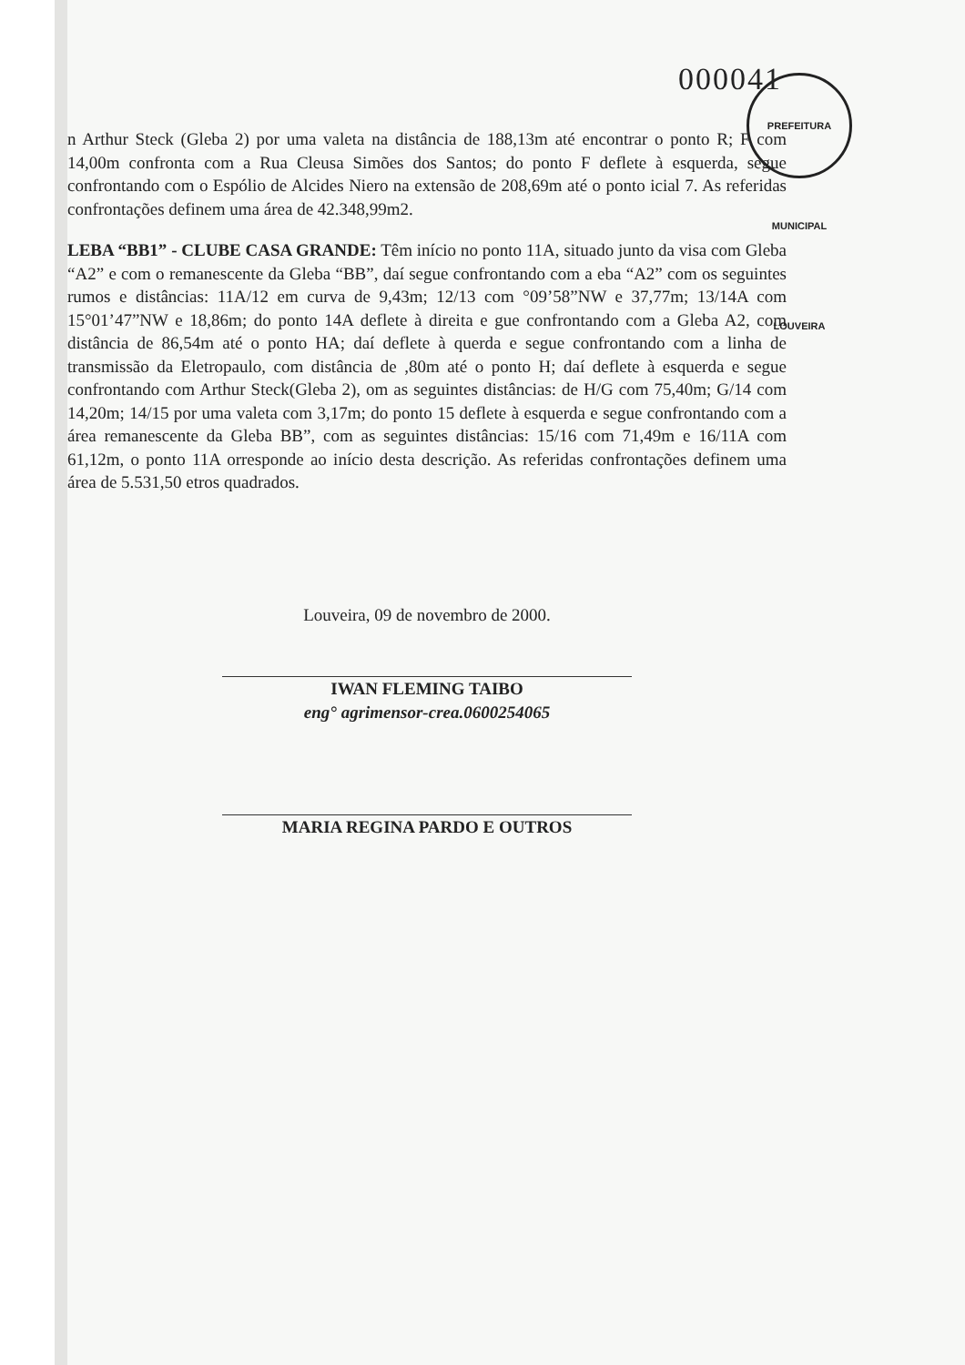000041
PREFEITURA MUNICIPAL LOUVEIRA
n Arthur Steck (Gleba 2) por uma valeta na distância de 188,13m até encontrar o ponto R; F com 14,00m confronta com a Rua Cleusa Simões dos Santos; do ponto F deflete à esquerda, segue confrontando com o Espólio de Alcides Niero na extensão de 208,69m até o ponto icial 7. As referidas confrontações definem uma área de 42.348,99m2.
LEBA “BB1” - CLUBE CASA GRANDE: Têm início no ponto 11A, situado junto da visa com Gleba “A2” e com o remanescente da Gleba “BB”, daí segue confrontando com a eba “A2” com os seguintes rumos e distâncias: 11A/12 em curva de 9,43m; 12/13 com °09’58”NW e 37,77m; 13/14A com 15°01’47”NW e 18,86m; do ponto 14A deflete à direita e gue confrontando com a Gleba A2, com distância de 86,54m até o ponto HA; daí deflete à querda e segue confrontando com a linha de transmissão da Eletropaulo, com distância de ,80m até o ponto H; daí deflete à esquerda e segue confrontando com Arthur Steck(Gleba 2), om as seguintes distâncias: de H/G com 75,40m; G/14 com 14,20m; 14/15 por uma valeta com 3,17m; do ponto 15 deflete à esquerda e segue confrontando com a área remanescente da Gleba BB”, com as seguintes distâncias: 15/16 com 71,49m e 16/11A com 61,12m, o ponto 11A orresponde ao início desta descrição. As referidas confrontações definem uma área de 5.531,50 etros quadrados.
Louveira, 09 de novembro de 2000.
IWAN FLEMING TAIBO
eng° agrimensor-crea.0600254065
MARIA REGINA PARDO E OUTROS